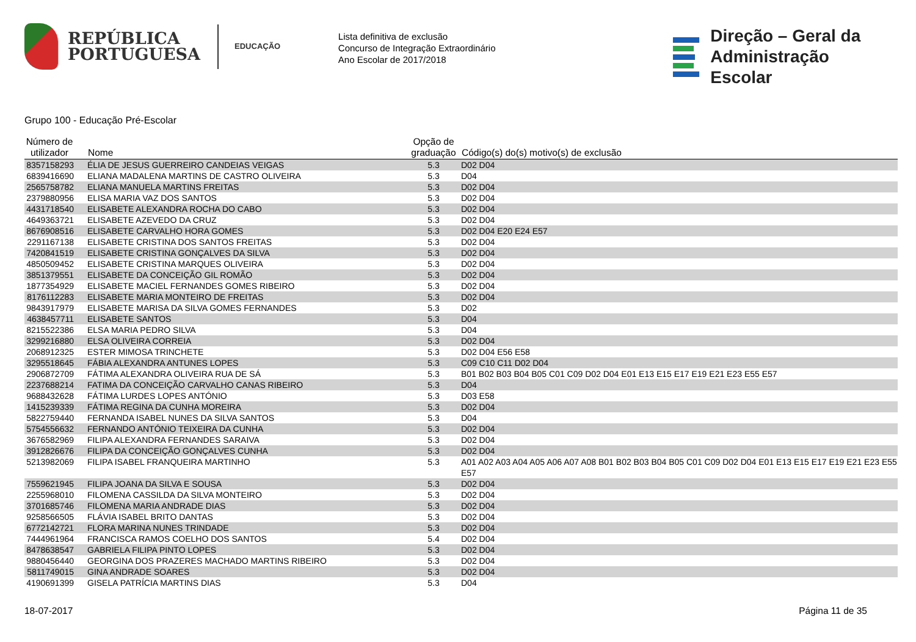REPÚBLICA
PORTUGUESA
EDUCAÇÃO
Lista definitiva de exclusão
Concurso de Integração Extraordinário
Ano Escolar de 2017/2018
Direção – Geral da
Administração Escolar
Grupo 100 - Educação Pré-Escolar
| Número de utilizador | Nome | Opção de graduação | Código(s) do(s) motivo(s) de exclusão |
| --- | --- | --- | --- |
| 8357158293 | ÉLIA DE JESUS GUERREIRO CANDEIAS VEIGAS | 5.3 | D02 D04 |
| 6839416690 | ELIANA MADALENA MARTINS DE CASTRO OLIVEIRA | 5.3 | D04 |
| 2565758782 | ELIANA MANUELA MARTINS FREITAS | 5.3 | D02 D04 |
| 2379880956 | ELISA MARIA VAZ DOS SANTOS | 5.3 | D02 D04 |
| 4431718540 | ELISABETE ALEXANDRA ROCHA DO CABO | 5.3 | D02 D04 |
| 4649363721 | ELISABETE AZEVEDO DA CRUZ | 5.3 | D02 D04 |
| 8676908516 | ELISABETE CARVALHO HORA GOMES | 5.3 | D02 D04 E20 E24 E57 |
| 2291167138 | ELISABETE CRISTINA DOS SANTOS FREITAS | 5.3 | D02 D04 |
| 7420841519 | ELISABETE CRISTINA GONÇALVES DA SILVA | 5.3 | D02 D04 |
| 4850509452 | ELISABETE CRISTINA MARQUES OLIVEIRA | 5.3 | D02 D04 |
| 3851379551 | ELISABETE DA CONCEIÇÃO GIL ROMÃO | 5.3 | D02 D04 |
| 1877354929 | ELISABETE MACIEL FERNANDES GOMES RIBEIRO | 5.3 | D02 D04 |
| 8176112283 | ELISABETE MARIA MONTEIRO DE FREITAS | 5.3 | D02 D04 |
| 9843917979 | ELISABETE MARISA DA SILVA GOMES FERNANDES | 5.3 | D02 |
| 4638457711 | ELISABETE SANTOS | 5.3 | D04 |
| 8215522386 | ELSA MARIA PEDRO SILVA | 5.3 | D04 |
| 3299216880 | ELSA OLIVEIRA CORREIA | 5.3 | D02 D04 |
| 2068912325 | ESTER MIMOSA TRINCHETE | 5.3 | D02 D04 E56 E58 |
| 3295518645 | FÁBIA ALEXANDRA ANTUNES LOPES | 5.3 | C09 C10 C11 D02 D04 |
| 2906872709 | FÁTIMA ALEXANDRA OLIVEIRA RUA DE SÁ | 5.3 | B01 B02 B03 B04 B05 C01 C09 D02 D04 E01 E13 E15 E17 E19 E21 E23 E55 E57 |
| 2237688214 | FATIMA DA CONCEIÇÃO CARVALHO CANAS RIBEIRO | 5.3 | D04 |
| 9688432628 | FÁTIMA LURDES LOPES ANTÓNIO | 5.3 | D03 E58 |
| 1415239339 | FÁTIMA REGINA DA CUNHA MOREIRA | 5.3 | D02 D04 |
| 5822759440 | FERNANDA ISABEL NUNES DA SILVA SANTOS | 5.3 | D04 |
| 5754556632 | FERNANDO ANTÓNIO TEIXEIRA DA CUNHA | 5.3 | D02 D04 |
| 3676582969 | FILIPA ALEXANDRA FERNANDES SARAIVA | 5.3 | D02 D04 |
| 3912826676 | FILIPA DA CONCEIÇÃO GONÇALVES CUNHA | 5.3 | D02 D04 |
| 5213982069 | FILIPA ISABEL FRANQUEIRA MARTINHO | 5.3 | A01 A02 A03 A04 A05 A06 A07 A08 B01 B02 B03 B04 B05 C01 C09 D02 D04 E01 E13 E15 E17 E19 E21 E23 E55 E57 |
| 7559621945 | FILIPA JOANA DA SILVA E SOUSA | 5.3 | D02 D04 |
| 2255968010 | FILOMENA CASSILDA DA SILVA MONTEIRO | 5.3 | D02 D04 |
| 3701685746 | FILOMENA MARIA ANDRADE DIAS | 5.3 | D02 D04 |
| 9258566505 | FLÁVIA ISABEL BRITO DANTAS | 5.3 | D02 D04 |
| 6772142721 | FLORA MARINA NUNES TRINDADE | 5.3 | D02 D04 |
| 7444961964 | FRANCISCA RAMOS COELHO DOS SANTOS | 5.4 | D02 D04 |
| 8478638547 | GABRIELA FILIPA PINTO LOPES | 5.3 | D02 D04 |
| 9880456440 | GEORGINA DOS PRAZERES MACHADO MARTINS RIBEIRO | 5.3 | D02 D04 |
| 5811749015 | GINA ANDRADE SOARES | 5.3 | D02 D04 |
| 4190691399 | GISELA PATRÍCIA MARTINS DIAS | 5.3 | D04 |
18-07-2017 Página 11 de 35